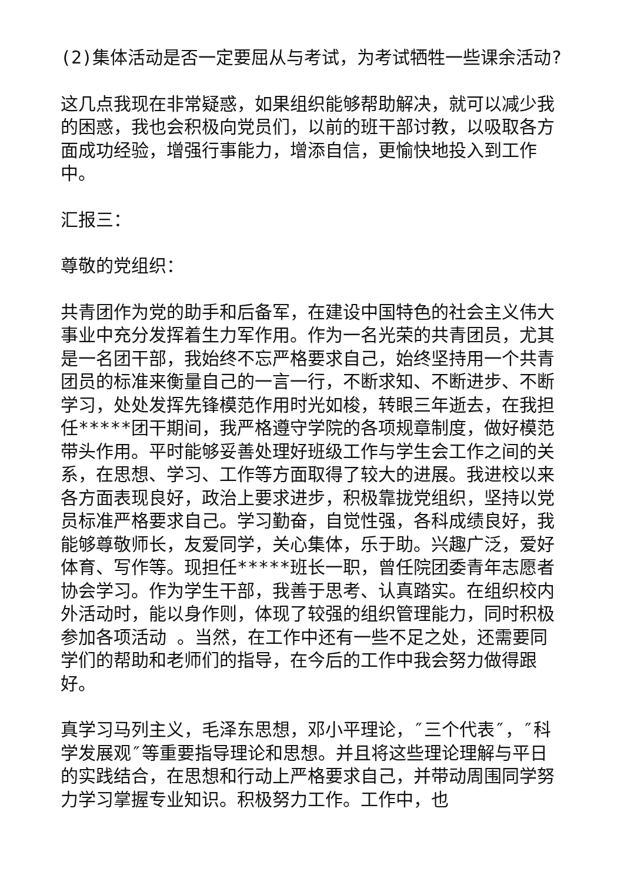(2)集体活动是否一定要屈从与考试，为考试牺牲一些课余活动?
这几点我现在非常疑惑，如果组织能够帮助解决，就可以减少我的困惑，我也会积极向党员们，以前的班干部讨教，以吸取各方面成功经验，增强行事能力，增添自信，更愉快地投入到工作中。
汇报三：
尊敬的党组织：
共青团作为党的助手和后备军，在建设中国特色的社会主义伟大事业中充分发挥着生力军作用。作为一名光荣的共青团员，尤其是一名团干部，我始终不忘严格要求自己，始终坚持用一个共青团员的标准来衡量自己的一言一行，不断求知、不断进步、不断学习，处处发挥先锋模范作用时光如梭，转眼三年逝去，在我担任*****团干期间，我严格遵守学院的各项规章制度，做好模范带头作用。平时能够妥善处理好班级工作与学生会工作之间的关系，在思想、学习、工作等方面取得了较大的进展。我进校以来各方面表现良好，政治上要求进步，积极靠拢党组织，坚持以党员标准严格要求自己。学习勤奋，自觉性强，各科成绩良好，我能够尊敬师长，友爱同学，关心集体，乐于助。兴趣广泛，爱好体育、写作等。现担任*****班长一职，曾任院团委青年志愿者协会学习。作为学生干部，我善于思考、认真踏实。在组织校内外活动时，能以身作则，体现了较强的组织管理能力，同时积极参加各项活动 。当然，在工作中还有一些不足之处，还需要同学们的帮助和老师们的指导，在今后的工作中我会努力做得跟好。
真学习马列主义，毛泽东思想，邓小平理论，″三个代表″，″科学发展观″等重要指导理论和思想。并且将这些理论理解与平日的实践结合，在思想和行动上严格要求自己，并带动周围同学努力学习掌握专业知识。积极努力工作。工作中，也